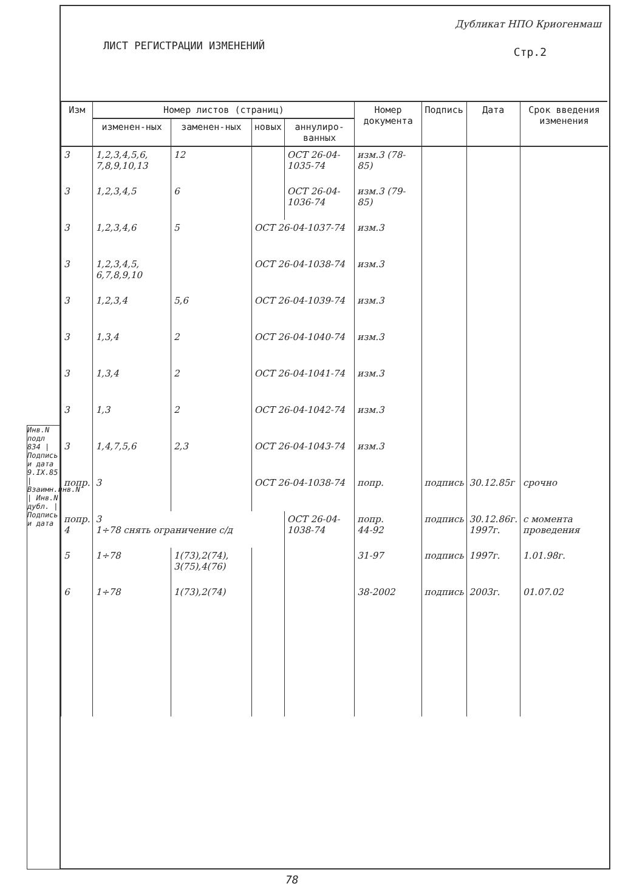ЛИСТ РЕГИСТРАЦИИ ИЗМЕНЕНИЙ
Дубликат НПО Криогенмаш
Стр.2
Инв.N подл 834 | Подпись и дата 9.IX.85 | Взаимн.инв.N | Инв.N дубл. | Подпись и дата
| Изм | Номер листов (страниц) | | | | Номер документа | Подпись | Дата | Срок введения изменения |
| --- | --- | --- | --- | --- | --- | --- | --- | --- |
| | изменен-ных | заменен-ных | новых | аннулиро-ванных | | | | |
| 3 | 1,2,3,4,5,6, 7,8,9,10,13 | 12 | | ОСТ 26-04-1035-74 | изм.3 (78-85) | | | |
| 3 | 1,2,3,4,5 | 6 | | ОСТ 26-04-1036-74 | изм.3 (79-85) | | | |
| 3 | 1,2,3,4,6 | 5 | ОСТ 26-04-1037-74 | | изм.3 | | | |
| 3 | 1,2,3,4,5, 6,7,8,9,10 | | ОСТ 26-04-1038-74 | | изм.3 | | | |
| 3 | 1,2,3,4 | 5,6 | ОСТ 26-04-1039-74 | | изм.3 | | | |
| 3 | 1,3,4 | 2 | ОСТ 26-04-1040-74 | | изм.3 | | | |
| 3 | 1,3,4 | 2 | ОСТ 26-04-1041-74 | | изм.3 | | | |
| 3 | 1,3 | 2 | ОСТ 26-04-1042-74 | | изм.3 | | | |
| 3 | 1,4,7,5,6 | 2,3 | ОСТ 26-04-1043-74 | | изм.3 | | | |
| попр. | 3 | | ОСТ 26-04-1038-74 | | попр. | подпись | 30.12.85г | срочно |
| попр. 4 | 3 1÷78 снять ограничение с/д | | | ОСТ 26-04-1038-74 | попр. 44-92 | подпись | 30.12.86г. 1997г. | с момента проведения |
| 5 | 1÷78 | 1(73),2(74), 3(75),4(76) | | | 31-97 | подпись | 1997г. | 1.01.98г. |
| 6 | 1÷78 | 1(73),2(74) | | | 38-2002 | подпись | 2003г. | 01.07.02 |
78